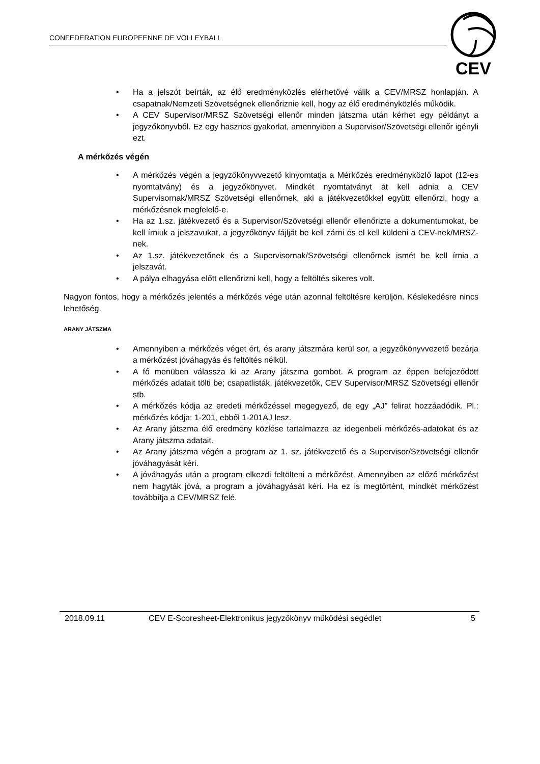CONFEDERATION EUROPEENNE DE VOLLEYBALL
CEV
• Ha a jelszót beírták, az élő eredményközlés elérhetővé válik a CEV/MRSZ honlapján. A csapatnak/Nemzeti Szövetségnek ellenőriznie kell, hogy az élő eredményközlés működik.
• A CEV Supervisor/MRSZ Szövetségi ellenőr minden játszma után kérhet egy példányt a jegyzőkönyvből. Ez egy hasznos gyakorlat, amennyiben a Supervisor/Szövetségi ellenőr igényli ezt.
A mérkőzés végén
• A mérkőzés végén a jegyzőkönyvvezető kinyomtatja a Mérkőzés eredményközlő lapot (12-es nyomtatvány) és a jegyzőkönyvet. Mindkét nyomtatványt át kell adnia a CEV Supervisornak/MRSZ Szövetségi ellenőrnek, aki a játékvezetőkkel együtt ellenőrzi, hogy a mérkőzésnek megfelelő-e.
• Ha az 1.sz. játékvezető és a Supervisor/Szövetségi ellenőr ellenőrizte a dokumentumokat, be kell írniuk a jelszavukat, a jegyzőkönyv fájlját be kell zárni és el kell küldeni a CEV-nek/MRSZ-nek.
• Az 1.sz. játékvezetőnek és a Supervisornak/Szövetségi ellenőrnek ismét be kell írnia a jelszavát.
• A pálya elhagyása előtt ellenőrizni kell, hogy a feltöltés sikeres volt.
Nagyon fontos, hogy a mérkőzés jelentés a mérkőzés vége után azonnal feltöltésre kerüljön. Késlekedésre nincs lehetőség.
ARANY JÁTSZMA
• Amennyiben a mérkőzés véget ért, és arany játszmára kerül sor, a jegyzőkönyvvezető bezárja a mérkőzést jóváhagyás és feltöltés nélkül.
• A fő menüben válassza ki az Arany játszma gombot. A program az éppen befejeződött mérkőzés adatait tölti be; csapatlisták, játékvezetők, CEV Supervisor/MRSZ Szövetségi ellenőr stb.
• A mérkőzés kódja az eredeti mérkőzéssel megegyező, de egy „AJ” felirat hozzáadódik. Pl.: mérkőzés kódja: 1-201, ebből 1-201AJ lesz.
• Az Arany játszma élő eredmény közlése tartalmazza az idegenbeli mérkőzés-adatokat és az Arany játszma adatait.
• Az Arany játszma végén a program az 1. sz. játékvezető és a Supervisor/Szövetségi ellenőr jóváhagyását kéri.
• A jóváhagyás után a program elkezdi feltölteni a mérkőzést. Amennyiben az előző mérkőzést nem hagyták jóvá, a program a jóváhagyását kéri. Ha ez is megtörtént, mindkét mérkőzést továbbítja a CEV/MRSZ felé.
2018.09.11 CEV E-Scoresheet-Elektronikus jegyzőkönyv működési segédlet 5